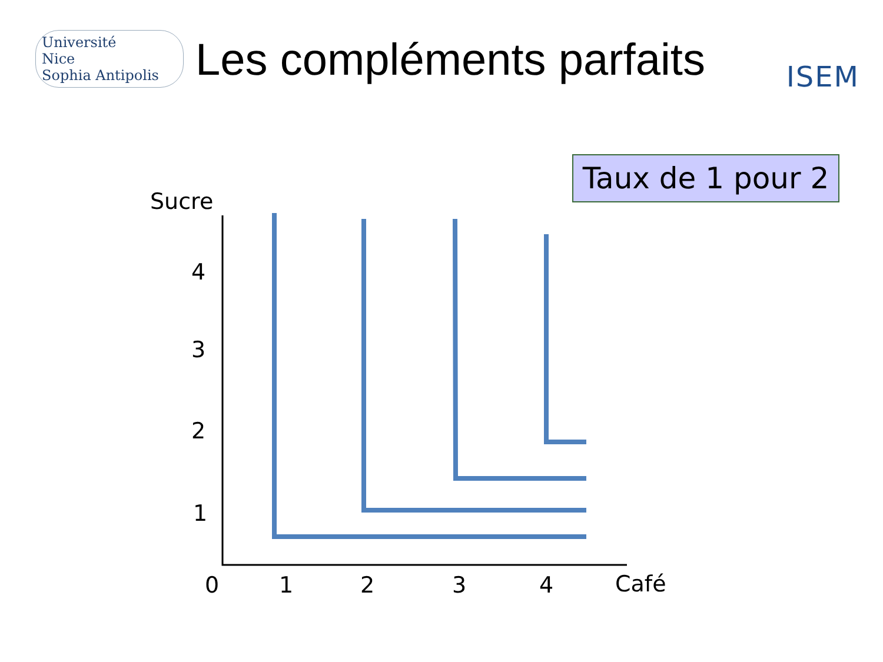Université
Nice
Sophia Antipolis
Les compléments parfaits
ISEM
Taux de 1 pour 2
Sucre
4
3
2
1
0 1 2 3 4 Café